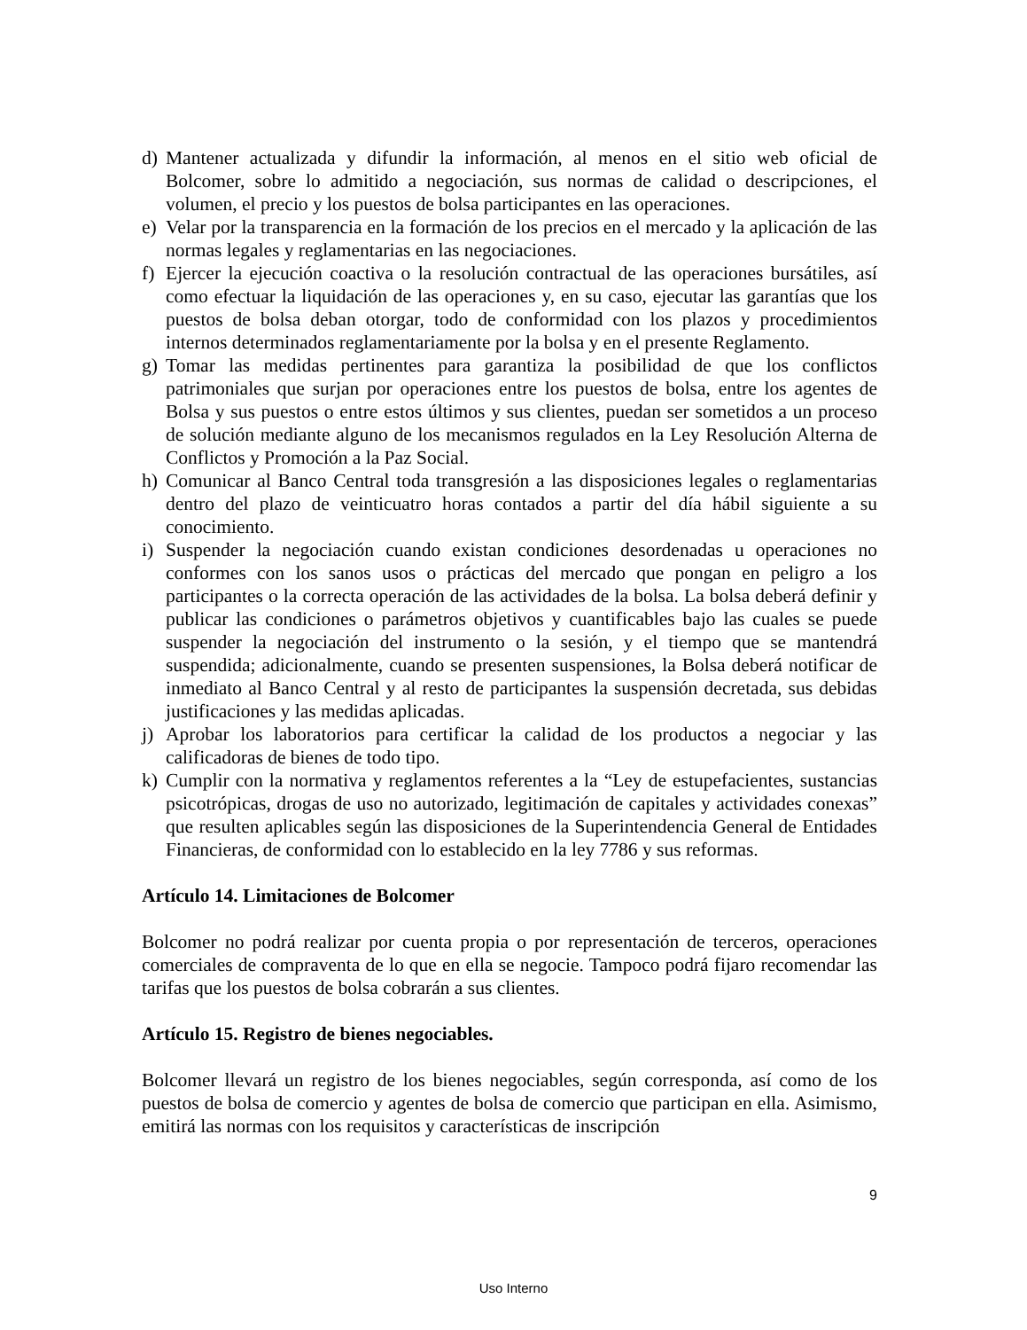d) Mantener actualizada y difundir la información, al menos en el sitio web oficial de Bolcomer, sobre lo admitido a negociación, sus normas de calidad o descripciones, el volumen, el precio y los puestos de bolsa participantes en las operaciones.
e) Velar por la transparencia en la formación de los precios en el mercado y la aplicación de las normas legales y reglamentarias en las negociaciones.
f) Ejercer la ejecución coactiva o la resolución contractual de las operaciones bursátiles, así como efectuar la liquidación de las operaciones y, en su caso, ejecutar las garantías que los puestos de bolsa deban otorgar, todo de conformidad con los plazos y procedimientos internos determinados reglamentariamente por la bolsa y en el presente Reglamento.
g) Tomar las medidas pertinentes para garantiza la posibilidad de que los conflictos patrimoniales que surjan por operaciones entre los puestos de bolsa, entre los agentes de Bolsa y sus puestos o entre estos últimos y sus clientes, puedan ser sometidos a un proceso de solución mediante alguno de los mecanismos regulados en la Ley Resolución Alterna de Conflictos y Promoción a la Paz Social.
h) Comunicar al Banco Central toda transgresión a las disposiciones legales o reglamentarias dentro del plazo de veinticuatro horas contados a partir del día hábil siguiente a su conocimiento.
i) Suspender la negociación cuando existan condiciones desordenadas u operaciones no conformes con los sanos usos o prácticas del mercado que pongan en peligro a los participantes o la correcta operación de las actividades de la bolsa. La bolsa deberá definir y publicar las condiciones o parámetros objetivos y cuantificables bajo las cuales se puede suspender la negociación del instrumento o la sesión, y el tiempo que se mantendrá suspendida; adicionalmente, cuando se presenten suspensiones, la Bolsa deberá notificar de inmediato al Banco Central y al resto de participantes la suspensión decretada, sus debidas justificaciones y las medidas aplicadas.
j) Aprobar los laboratorios para certificar la calidad de los productos a negociar y las calificadoras de bienes de todo tipo.
k) Cumplir con la normativa y reglamentos referentes a la “Ley de estupefacientes, sustancias psicotrópicas, drogas de uso no autorizado, legitimación de capitales y actividades conexas” que resulten aplicables según las disposiciones de la Superintendencia General de Entidades Financieras, de conformidad con lo establecido en la ley 7786 y sus reformas.
Artículo 14. Limitaciones de Bolcomer
Bolcomer no podrá realizar por cuenta propia o por representación de terceros, operaciones comerciales de compraventa de lo que en ella se negocie. Tampoco podrá fijaro recomendar las tarifas que los puestos de bolsa cobrarán a sus clientes.
Artículo 15. Registro de bienes negociables.
Bolcomer llevará un registro de los bienes negociables, según corresponda, así como de los puestos de bolsa de comercio y agentes de bolsa de comercio que participan en ella. Asimismo, emitirá las normas con los requisitos y características de inscripción
9
Uso Interno